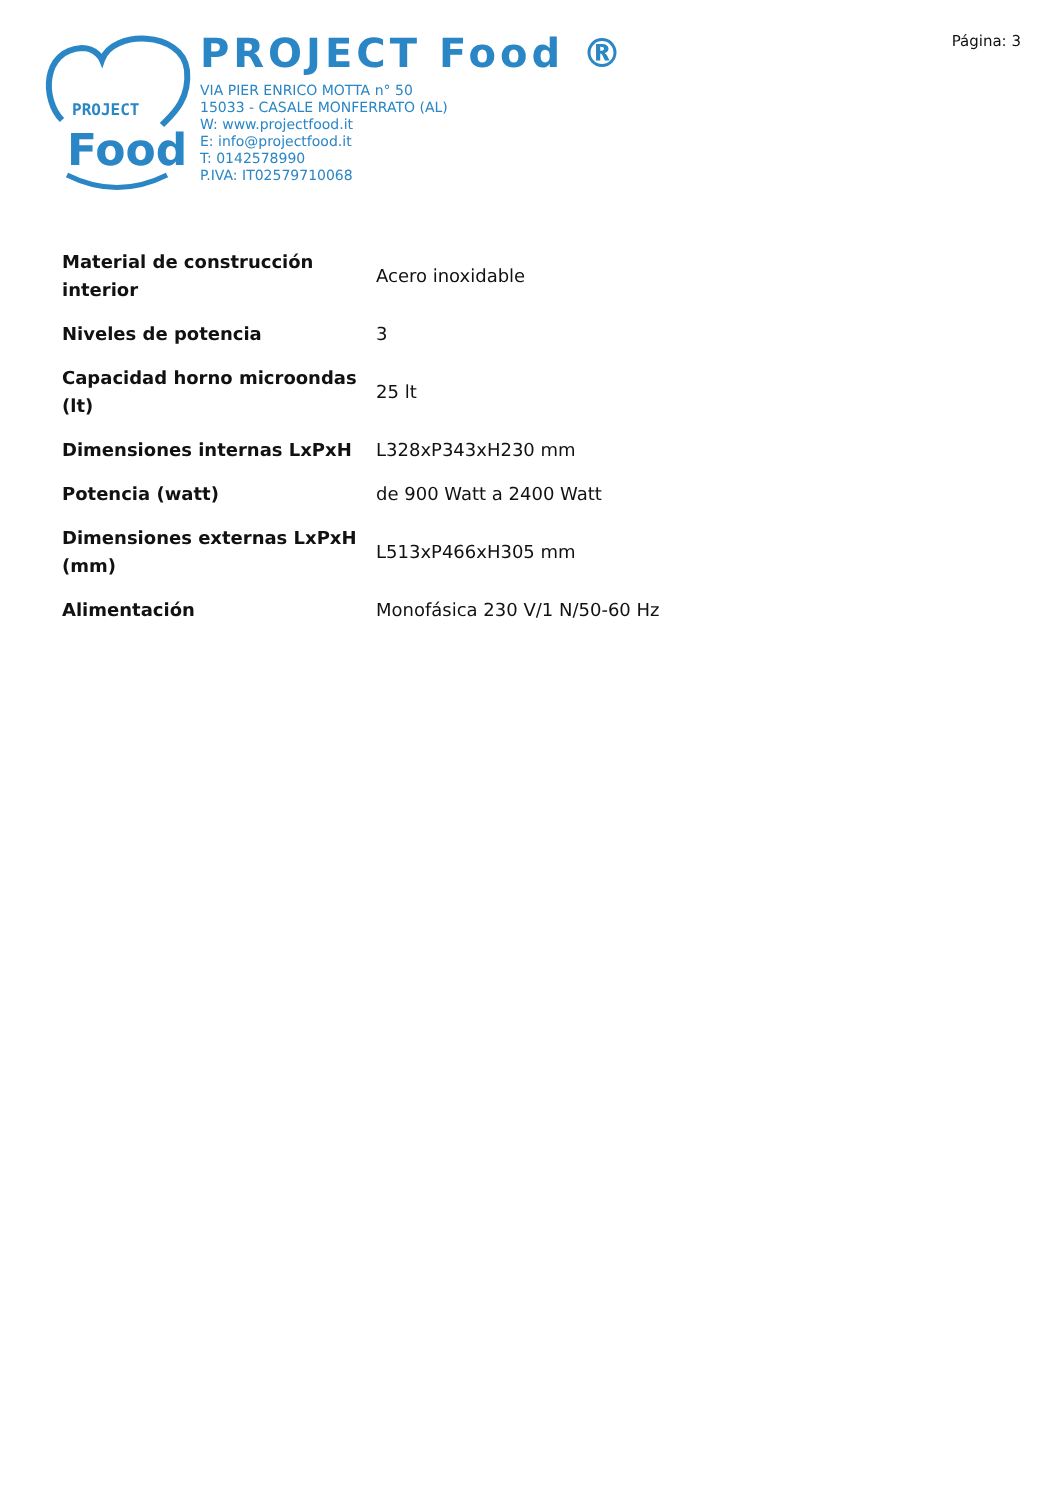PROJECT
Food
PROJECT Food ®
VIA PIER ENRICO MOTTA n° 50
15033 - CASALE MONFERRATO (AL)
W: www.projectfood.it
E: info@projectfood.it
T: 0142578990
P.IVA: IT02579710068
Página: 3
| Material de construcción interior | Acero inoxidable |
| Niveles de potencia | 3 |
| Capacidad horno microondas (lt) | 25 lt |
| Dimensiones internas LxPxH | L328xP343xH230 mm |
| Potencia (watt) | de 900 Watt a 2400 Watt |
| Dimensiones externas LxPxH (mm) | L513xP466xH305 mm |
| Alimentación | Monofásica 230 V/1 N/50-60 Hz |